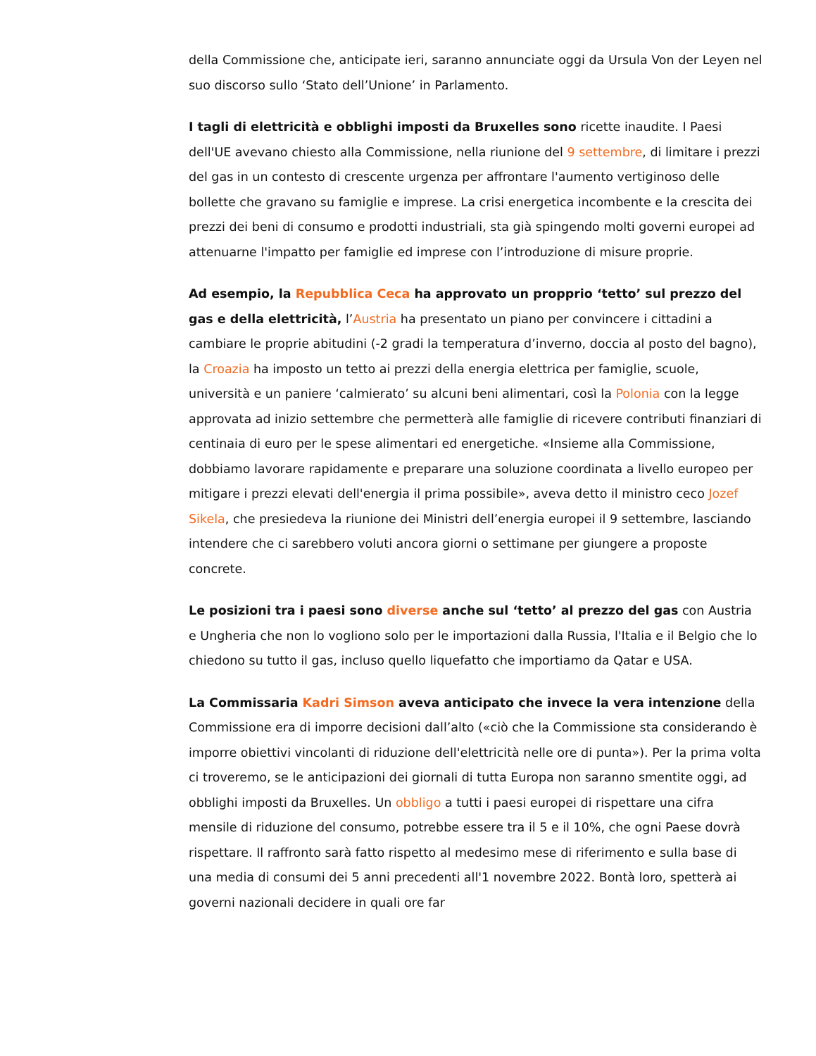della Commissione che, anticipate ieri, saranno annunciate oggi da Ursula Von der Leyen nel suo discorso sullo ‘Stato dell’Unione’ in Parlamento.
I tagli di elettricità e obblighi imposti da Bruxelles sono ricette inaudite. I Paesi dell'UE avevano chiesto alla Commissione, nella riunione del 9 settembre, di limitare i prezzi del gas in un contesto di crescente urgenza per affrontare l'aumento vertiginoso delle bollette che gravano su famiglie e imprese. La crisi energetica incombente e la crescita dei prezzi dei beni di consumo e prodotti industriali, sta già spingendo molti governi europei ad attenuarne l'impatto per famiglie ed imprese con l’introduzione di misure proprie.
Ad esempio, la Repubblica Ceca ha approvato un propprio ‘tetto’ sul prezzo del gas e della elettricità, l’Austria ha presentato un piano per convincere i cittadini a cambiare le proprie abitudini (-2 gradi la temperatura d’inverno, doccia al posto del bagno), la Croazia ha imposto un tetto ai prezzi della energia elettrica per famiglie, scuole, università e un paniere ‘calmierato’ su alcuni beni alimentari, così la Polonia con la legge approvata ad inizio settembre che permetterà alle famiglie di ricevere contributi finanziari di centinaia di euro per le spese alimentari ed energetiche. «Insieme alla Commissione, dobbiamo lavorare rapidamente e preparare una soluzione coordinata a livello europeo per mitigare i prezzi elevati dell'energia il prima possibile», aveva detto il ministro ceco Jozef Sikela, che presiedeva la riunione dei Ministri dell’energia europei il 9 settembre, lasciando intendere che ci sarebbero voluti ancora giorni o settimane per giungere a proposte concrete.
Le posizioni tra i paesi sono diverse anche sul ‘tetto’ al prezzo del gas con Austria e Ungheria che non lo vogliono solo per le importazioni dalla Russia, l'Italia e il Belgio che lo chiedono su tutto il gas, incluso quello liquefatto che importiamo da Qatar e USA.
La Commissaria Kadri Simson aveva anticipato che invece la vera intenzione della Commissione era di imporre decisioni dall’alto («ciò che la Commissione sta considerando è imporre obiettivi vincolanti di riduzione dell'elettricità nelle ore di punta»). Per la prima volta ci troveremo, se le anticipazioni dei giornali di tutta Europa non saranno smentite oggi, ad obblighi imposti da Bruxelles. Un obbligo a tutti i paesi europei di rispettare una cifra mensile di riduzione del consumo, potrebbe essere tra il 5 e il 10%, che ogni Paese dovrà rispettare. Il raffronto sarà fatto rispetto al medesimo mese di riferimento e sulla base di una media di consumi dei 5 anni precedenti all'1 novembre 2022. Bontà loro, spetterà ai governi nazionali decidere in quali ore far